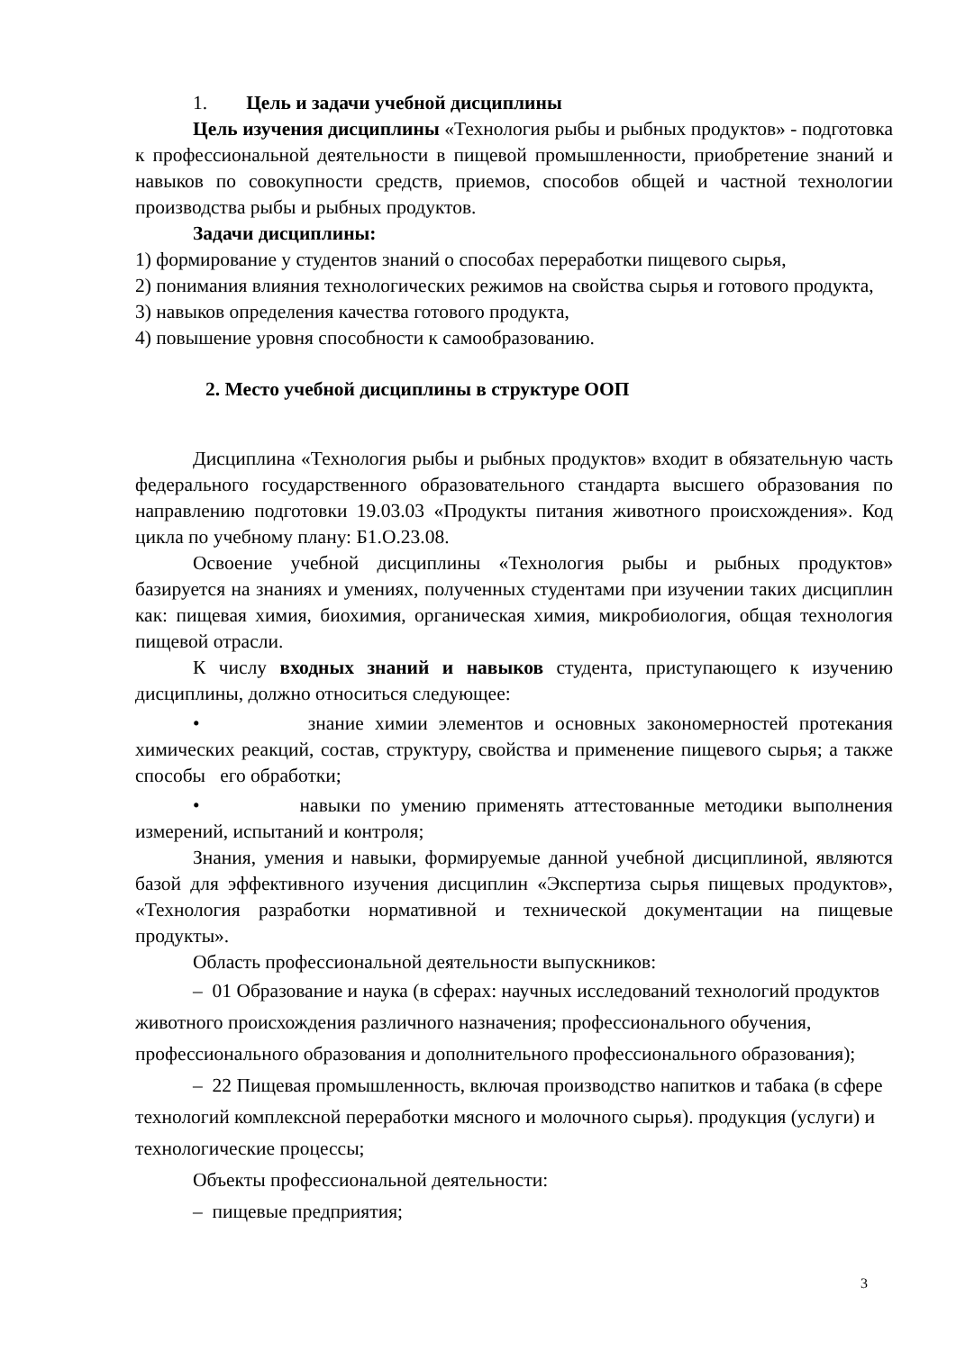1. Цель и задачи учебной дисциплины
Цель изучения дисциплины «Технология рыбы и рыбных продуктов» - подготовка к профессиональной деятельности в пищевой промышленности, приобретение знаний и навыков по совокупности средств, приемов, способов общей и частной технологии производства рыбы и рыбных продуктов.
Задачи дисциплины:
1) формирование у студентов знаний о способах переработки пищевого сырья,
2) понимания влияния технологических режимов на свойства сырья и готового продукта,
3) навыков определения качества готового продукта,
4) повышение уровня способности к самообразованию.
2. Место учебной дисциплины в структуре ООП
Дисциплина «Технология рыбы и рыбных продуктов» входит в обязательную часть федерального государственного образовательного стандарта высшего образования по направлению подготовки 19.03.03 «Продукты питания животного происхождения». Код цикла по учебному плану: Б1.О.23.08.
Освоение учебной дисциплины «Технология рыбы и рыбных продуктов» базируется на знаниях и умениях, полученных студентами при изучении таких дисциплин как: пищевая химия, биохимия, органическая химия, микробиология, общая технология пищевой отрасли.
К числу входных знаний и навыков студента, приступающего к изучению дисциплины, должно относиться следующее:
• знание химии элементов и основных закономерностей протекания химических реакций, состав, структуру, свойства и применение пищевого сырья; а также способы его обработки;
• навыки по умению применять аттестованные методики выполнения измерений, испытаний и контроля;
Знания, умения и навыки, формируемые данной учебной дисциплиной, являются базой для эффективного изучения дисциплин «Экспертиза сырья пищевых продуктов», «Технология разработки нормативной и технической документации на пищевые продукты».
Область профессиональной деятельности выпускников:
– 01 Образование и наука (в сферах: научных исследований технологий продуктов животного происхождения различного назначения; профессионального обучения, профессионального образования и дополнительного профессионального образования);
– 22 Пищевая промышленность, включая производство напитков и табака (в сфере технологий комплексной переработки мясного и молочного сырья). продукция (услуги) и технологические процессы;
Объекты профессиональной деятельности:
– пищевые предприятия;
3